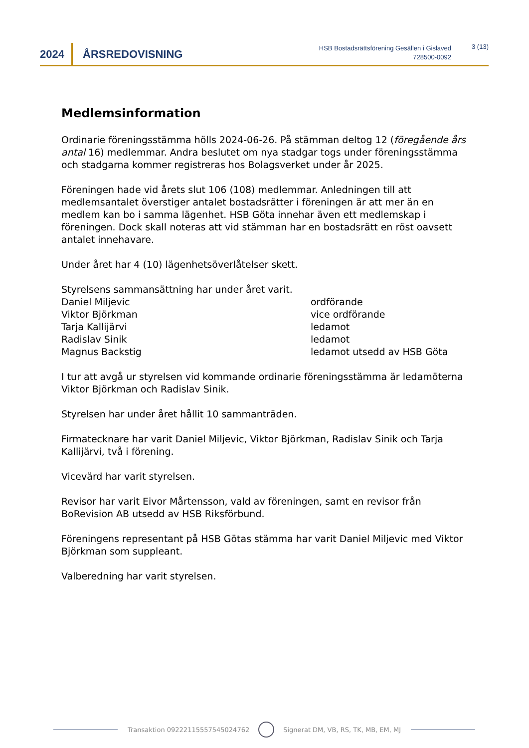2024
ÅRSREDOVISNING
HSB Bostadsrättsförening Gesällen i Gislaved
728500-0092
3 (13)
Medlemsinformation
Ordinarie föreningsstämma hölls 2024-06-26. På stämman deltog 12 (föregående års antal 16) medlemmar. Andra beslutet om nya stadgar togs under föreningsstämma och stadgarna kommer registreras hos Bolagsverket under år 2025.
Föreningen hade vid årets slut 106 (108) medlemmar. Anledningen till att medlemsantalet överstiger antalet bostadsrätter i föreningen är att mer än en medlem kan bo i samma lägenhet. HSB Göta innehar även ett medlemskap i föreningen. Dock skall noteras att vid stämman har en bostadsrätt en röst oavsett antalet innehavare.
Under året har 4 (10) lägenhetsöverlåtelser skett.
Styrelsens sammansättning har under året varit.
Daniel Miljevic ordförande
Viktor Björkman vice ordförande
Tarja Kallijärvi ledamot
Radislav Sinik ledamot
Magnus Backstig ledamot utsedd av HSB Göta
I tur att avgå ur styrelsen vid kommande ordinarie föreningsstämma är ledamöterna Viktor Björkman och Radislav Sinik.
Styrelsen har under året hållit 10 sammanträden.
Firmatecknare har varit Daniel Miljevic, Viktor Björkman, Radislav Sinik och Tarja Kallijärvi, två i förening.
Vicevärd har varit styrelsen.
Revisor har varit Eivor Mårtensson, vald av föreningen, samt en revisor från BoRevision AB utsedd av HSB Riksförbund.
Föreningens representant på HSB Götas stämma har varit Daniel Miljevic med Viktor Björkman som suppleant.
Valberedning har varit styrelsen.
Transaktion 09222115557545024762
Signerat DM, VB, RS, TK, MB, EM, MJ